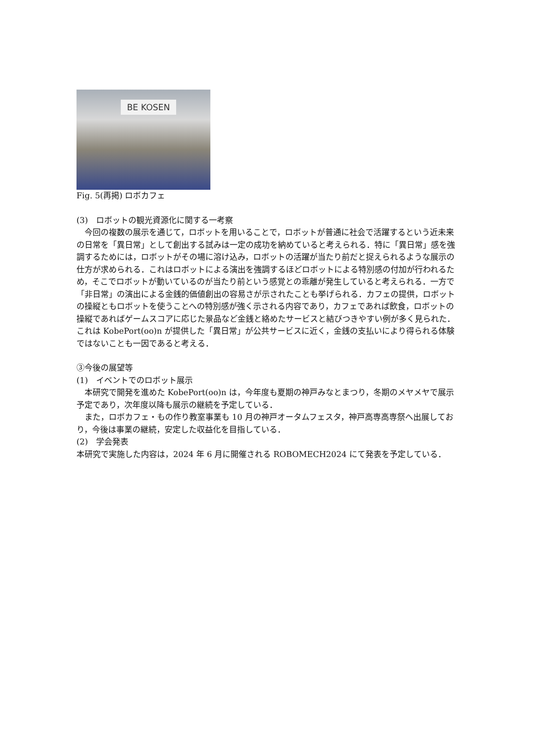BE KOSEN
Fig. 5(再掲) ロボカフェ
(3)　ロボットの観光資源化に関する一考察
今回の複数の展示を通じて，ロボットを用いることで，ロボットが普通に社会で活躍するという近未来の日常を「異日常」として創出する試みは一定の成功を納めていると考えられる．特に「異日常」感を強調するためには，ロボットがその場に溶け込み，ロボットの活躍が当たり前だと捉えられるような展示の仕方が求められる．これはロボットによる演出を強調するほどロボットによる特別感の付加が行われるため，そこでロボットが動いているのが当たり前という感覚との乖離が発生していると考えられる．一方で「非日常」の演出による金銭的価値創出の容易さが示されたことも挙げられる．カフェの提供，ロボットの操縦ともロボットを使うことへの特別感が強く示される内容であり，カフェであれば飲食，ロボットの操縦であればゲームスコアに応じた景品など金銭と絡めたサービスと結びつきやすい例が多く見られた．これは KobePort(oo)n が提供した「異日常」が公共サービスに近く，金銭の支払いにより得られる体験ではないことも一因であると考える．
③今後の展望等
(1)　イベントでのロボット展示
本研究で開発を進めた KobePort(oo)n は，今年度も夏期の神戸みなとまつり，冬期のメヤメヤで展示予定であり，次年度以降も展示の継続を予定している．
また，ロボカフェ・もの作り教室事業も 10 月の神戸オータムフェスタ，神戸高専高専祭へ出展しており，今後は事業の継続，安定した収益化を目指している．
(2)　学会発表
本研究で実施した内容は，2024 年 6 月に開催される ROBOMECH2024 にて発表を予定している．